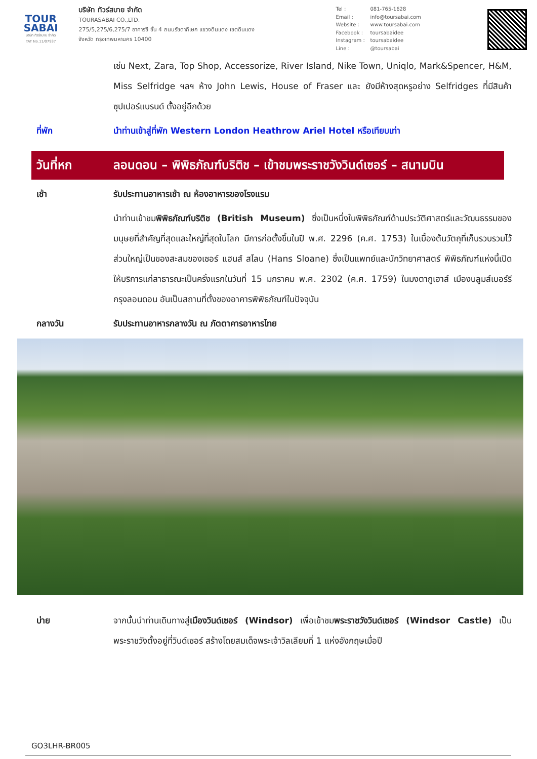TOUR
SABAI
บริษัท ทัวร์สบาย จำกัด
TAT No.11/07937
บริษัท ทัวร์สบาย จำกัด
TOURASABAI CO.,LTD.
275/5,275/6,275/7 อาคารซี ชั้น 4 ถนนรัชดาภิเษก แขวงดินแดง เขตดินแดง
จังหวัด กรุงเทพมหานคร 10400
Tel : 081-765-1628
Email : info@toursabai.com
Website : www.toursabai.com
Facebook : toursabaidee
Instagram : toursabaidee
Line : @toursabai
เช่น Next, Zara, Top Shop, Accessorize, River Island, Nike Town, Uniqlo, Mark&Spencer, H&M, Miss Selfridge ฯลฯ ห้าง John Lewis, House of Fraser และ ยังมีห้างสุดหรูอย่าง Selfridges ที่มีสินค้าซุปเปอร์แบรนด์ ตั้งอยู่อีกด้วย
ที่พัก นำท่านเข้าสู่ที่พัก Western London Heathrow Ariel Hotel หรือเทียบเท่า
วันที่หก ลอนดอน – พิพิธภัณฑ์บริติช – เข้าชมพระราชวังวินด์เซอร์ – สนามบิน
เช้า รับประทานอาหารเช้า ณ ห้องอาหารของโรงแรม
นำท่านเข้าชมพิพิธภัณฑ์บริติช (British Museum) ซึ่งเป็นหนึ่งในพิพิธภัณฑ์ด้านประวัติศาสตร์และวัฒนธรรมของมนุษยที่สำคัญที่สุดและใหญ่ที่สุดในโลก มีการก่อตั้งขึ้นในปี พ.ศ. 2296 (ค.ศ. 1753) ในเบื้องต้นวัตถุที่เก็บรวบรวมไว้ส่วนใหญ่เป็นของสะสมของเซอร์ แฮนส์ สโลน (Hans Sloane) ซึ่งเป็นแพทย์และนักวิทยาศาสตร์ พิพิธภัณฑ์แห่งนี้เปิดให้บริการแก่สาธารณะเป็นครั้งแรกในวันที่ 15 มกราคม พ.ศ. 2302 (ค.ศ. 1759) ในมงตากูเฮาส์ เมืองบลูมส์เบอร์รี กรุงลอนดอน อันเป็นสถานที่ตั้งของอาคารพิพิธภัณฑ์ในปัจจุบัน
กลางวัน รับประทานอาหารกลางวัน ณ ภัตตาคารอาหารไทย
บ่าย จากนั้นนำท่านเดินทางสู่เมืองวินด์เซอร์ (Windsor) เพื่อเข้าชมพระราชวังวินด์เซอร์ (Windsor Castle) เป็นพระราชวังตั้งอยู่ที่วินด์เซอร์ สร้างโดยสมเด็จพระเจ้าวิลเลียมที่ 1 แห่งอังกฤษเมื่อปี
GO3LHR-BR005